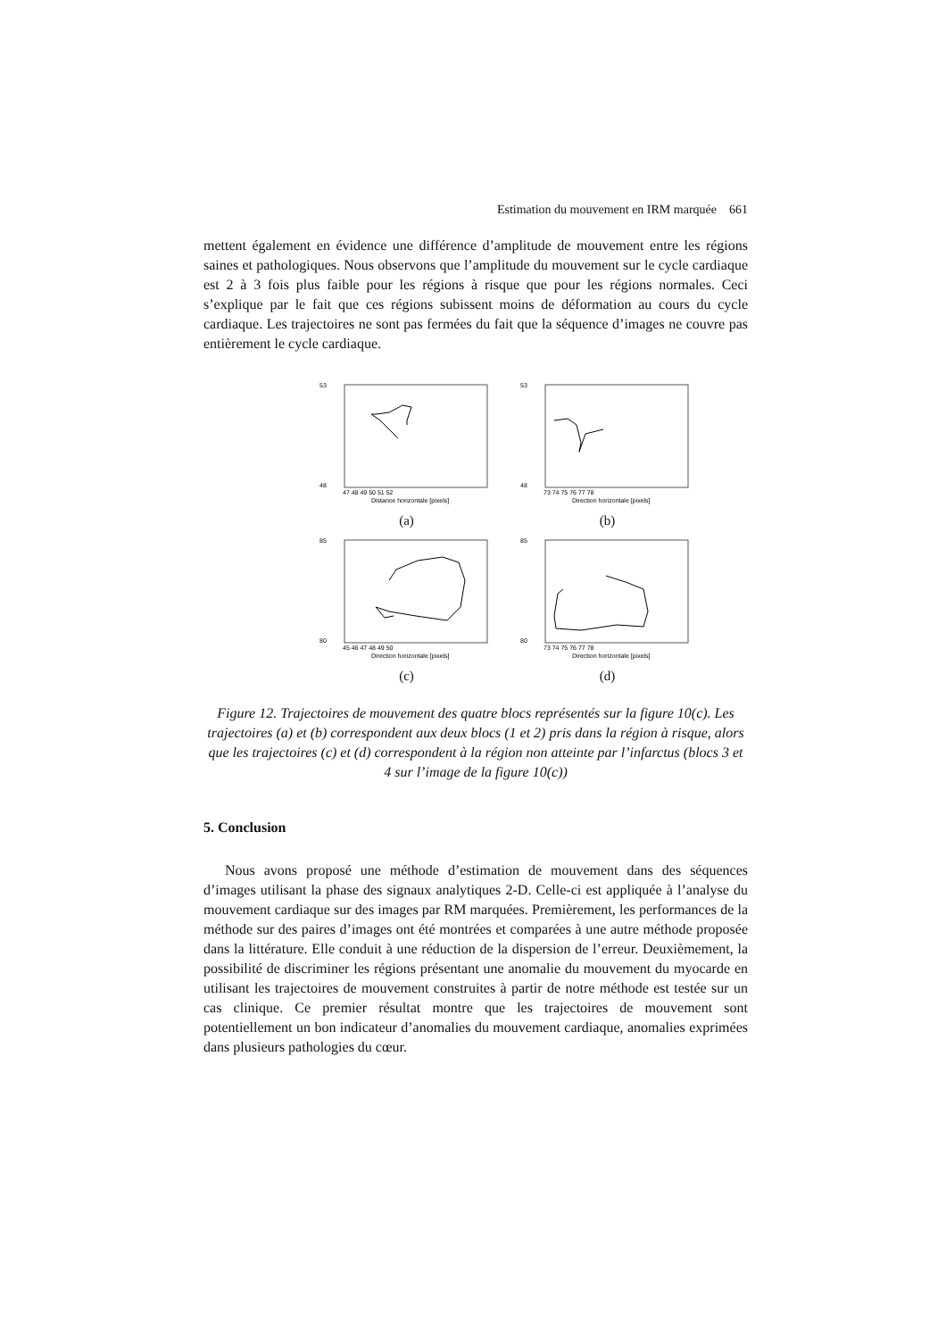Estimation du mouvement en IRM marquée 661
mettent également en évidence une différence d’amplitude de mouvement entre les régions saines et pathologiques. Nous observons que l’amplitude du mouvement sur le cycle cardiaque est 2 à 3 fois plus faible pour les régions à risque que pour les régions normales. Ceci s’explique par le fait que ces régions subissent moins de déformation au cours du cycle cardiaque. Les trajectoires ne sont pas fermées du fait que la séquence d’images ne couvre pas entièrement le cycle cardiaque.
53
48
47 48 49 50 51 52
Distance horizontale [pixels]
(a)
53
48
73 74 75 76 77 78
Direction horizontale [pixels]
(b)
85
80
45 46 47 48 49 50
Direction horizontale [pixels]
(c)
85
80
73 74 75 76 77 78
Direction horizontale [pixels]
(d)
Figure 12. Trajectoires de mouvement des quatre blocs représentés sur la figure 10(c). Les trajectoires (a) et (b) correspondent aux deux blocs (1 et 2) pris dans la région à risque, alors que les trajectoires (c) et (d) correspondent à la région non atteinte par l’infarctus (blocs 3 et 4 sur l’image de la figure 10(c))
5. Conclusion
Nous avons proposé une méthode d’estimation de mouvement dans des séquences d’images utilisant la phase des signaux analytiques 2-D. Celle-ci est appliquée à l’analyse du mouvement cardiaque sur des images par RM marquées. Premièrement, les performances de la méthode sur des paires d’images ont été montrées et comparées à une autre méthode proposée dans la littérature. Elle conduit à une réduction de la dispersion de l’erreur. Deuxièmement, la possibilité de discriminer les régions présentant une anomalie du mouvement du myocarde en utilisant les trajectoires de mouvement construites à partir de notre méthode est testée sur un cas clinique. Ce premier résultat montre que les trajectoires de mouvement sont potentiellement un bon indicateur d’anomalies du mouvement cardiaque, anomalies exprimées dans plusieurs pathologies du cœur.